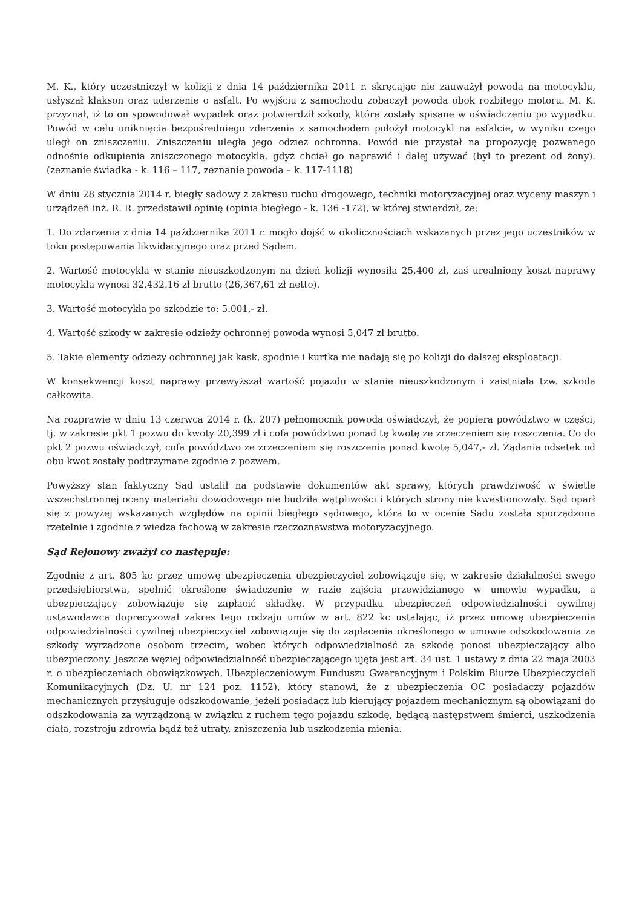M. K., który uczestniczył w kolizji z dnia 14 października 2011 r. skręcając nie zauważył powoda na motocyklu, usłyszał klakson oraz uderzenie o asfalt. Po wyjściu z samochodu zobaczył powoda obok rozbitego motoru. M. K. przyznał, iż to on spowodował wypadek oraz potwierdził szkody, które zostały spisane w oświadczeniu po wypadku. Powód w celu uniknięcia bezpośredniego zderzenia z samochodem położył motocykl na asfalcie, w wyniku czego uległ on zniszczeniu. Zniszczeniu uległa jego odzież ochronna. Powód nie przystał na propozycję pozwanego odnośnie odkupienia zniszczonego motocykla, gdyż chciał go naprawić i dalej używać (był to prezent od żony). (zeznanie świadka - k. 116 – 117, zeznanie powoda – k. 117-1118)
W dniu 28 stycznia 2014 r. biegły sądowy z zakresu ruchu drogowego, techniki motoryzacyjnej oraz wyceny maszyn i urządzeń inż. R. R. przedstawił opinię (opinia biegłego - k. 136 -172), w której stwierdził, że:
1. Do zdarzenia z dnia 14 października 2011 r. mogło dojść w okolicznościach wskazanych przez jego uczestników w toku postępowania likwidacyjnego oraz przed Sądem.
2. Wartość motocykla w stanie nieuszkodzonym na dzień kolizji wynosiła 25,400 zł, zaś urealniony koszt naprawy motocykla wynosi 32,432.16 zł brutto (26,367,61 zł netto).
3. Wartość motocykla po szkodzie to: 5.001,- zł.
4. Wartość szkody w zakresie odzieży ochronnej powoda wynosi 5,047 zł brutto.
5. Takie elementy odzieży ochronnej jak kask, spodnie i kurtka nie nadają się po kolizji do dalszej eksploatacji.
W konsekwencji koszt naprawy przewyższał wartość pojazdu w stanie nieuszkodzonym i zaistniała tzw. szkoda całkowita.
Na rozprawie w dniu 13 czerwca 2014 r. (k. 207) pełnomocnik powoda oświadczył, że popiera powództwo w części, tj. w zakresie pkt 1 pozwu do kwoty 20,399 zł i cofa powództwo ponad tę kwotę ze zrzeczeniem się roszczenia. Co do pkt 2 pozwu oświadczył, cofa powództwo ze zrzeczeniem się roszczenia ponad kwotę 5,047,- zł. Żądania odsetek od obu kwot zostały podtrzymane zgodnie z pozwem.
Powyższy stan faktyczny Sąd ustalił na podstawie dokumentów akt sprawy, których prawdziwość w świetle wszechstronnej oceny materiału dowodowego nie budziła wątpliwości i których strony nie kwestionowały. Sąd oparł się z powyżej wskazanych względów na opinii biegłego sądowego, która to w ocenie Sądu została sporządzona rzetelnie i zgodnie z wiedza fachową w zakresie rzeczoznawstwa motoryzacyjnego.
Sąd Rejonowy zważył co następuje:
Zgodnie z art. 805 kc przez umowę ubezpieczenia ubezpieczyciel zobowiązuje się, w zakresie działalności swego przedsiębiorstwa, spełnić określone świadczenie w razie zajścia przewidzianego w umowie wypadku, a ubezpieczający zobowiązuje się zapłacić składkę. W przypadku ubezpieczeń odpowiedzialności cywilnej ustawodawca doprecyzował zakres tego rodzaju umów w art. 822 kc ustalając, iż przez umowę ubezpieczenia odpowiedzialności cywilnej ubezpieczyciel zobowiązuje się do zapłacenia określonego w umowie odszkodowania za szkody wyrządzone osobom trzecim, wobec których odpowiedzialność za szkodę ponosi ubezpieczający albo ubezpieczony. Jeszcze węziej odpowiedzialność ubezpieczającego ujęta jest art. 34 ust. 1 ustawy z dnia 22 maja 2003 r. o ubezpieczeniach obowiązkowych, Ubezpieczeniowym Funduszu Gwarancyjnym i Polskim Biurze Ubezpieczycieli Komunikacyjnych (Dz. U. nr 124 poz. 1152), który stanowi, że z ubezpieczenia OC posiadaczy pojazdów mechanicznych przysługuje odszkodowanie, jeżeli posiadacz lub kierujący pojazdem mechanicznym są obowiązani do odszkodowania za wyrządzoną w związku z ruchem tego pojazdu szkodę, będącą następstwem śmierci, uszkodzenia ciała, rozstroju zdrowia bądź też utraty, zniszczenia lub uszkodzenia mienia.